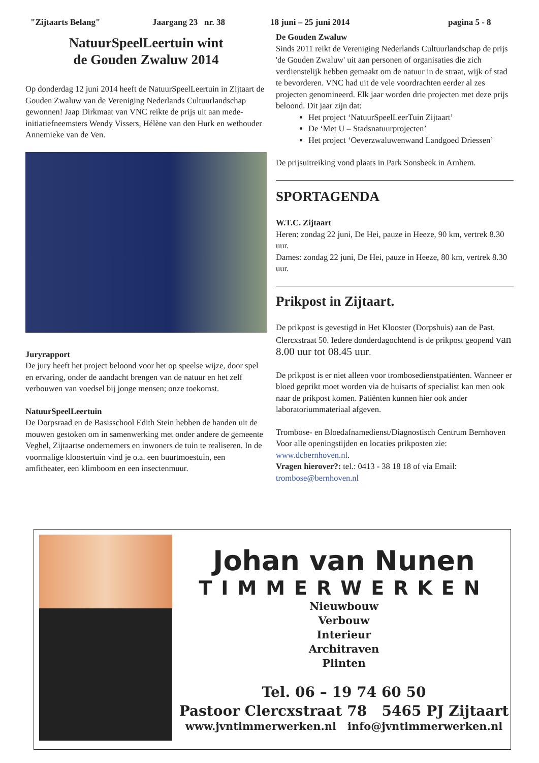"Zijtaarts Belang" Jaargang 23 nr. 38 18 juni – 25 juni 2014 pagina 5 - 8
NatuurSpeelLeertuin wint
de Gouden Zwaluw 2014
Op donderdag 12 juni 2014 heeft de NatuurSpeelLeertuin in Zijtaart de Gouden Zwaluw van de Vereniging Nederlands Cultuurlandschap gewonnen! Jaap Dirkmaat van VNC reikte de prijs uit aan mede-initiatiefneemsters Wendy Vissers, Hélène van den Hurk en wethouder Annemieke van de Ven.
Juryrapport
De jury heeft het project beloond voor het op speelse wijze, door spel en ervaring, onder de aandacht brengen van de natuur en het zelf verbouwen van voedsel bij jonge mensen; onze toekomst.
NatuurSpeelLeertuin
De Dorpsraad en de Basisschool Edith Stein hebben de handen uit de mouwen gestoken om in samenwerking met onder andere de gemeente Veghel, Zijtaartse ondernemers en inwoners de tuin te realiseren. In de voormalige kloostertuin vind je o.a. een buurtmoestuin, een amfitheater, een klimboom en een insectenmuur.
De Gouden Zwaluw
Sinds 2011 reikt de Vereniging Nederlands Cultuurlandschap de prijs 'de Gouden Zwaluw' uit aan personen of organisaties die zich verdienstelijk hebben gemaakt om de natuur in de straat, wijk of stad te bevorderen. VNC had uit de vele voordrachten eerder al zes projecten genomineerd. Elk jaar worden drie projecten met deze prijs beloond. Dit jaar zijn dat:
Het project ‘NatuurSpeelLeerTuin Zijtaart’
De ‘Met U – Stadsnatuurprojecten’
Het project ‘Oeverzwaluwenwand Landgoed Driessen’
De prijsuitreiking vond plaats in Park Sonsbeek in Arnhem.
SPORTAGENDA
W.T.C. Zijtaart
Heren: zondag 22 juni, De Hei, pauze in Heeze, 90 km, vertrek 8.30 uur.
Dames: zondag 22 juni, De Hei, pauze in Heeze, 80 km, vertrek 8.30 uur.
Prikpost in Zijtaart.
De prikpost is gevestigd in Het Klooster (Dorpshuis) aan de Past. Clercxstraat 50. Iedere donderdagochtend is de prikpost geopend van 8.00 uur tot 08.45 uur.
De prikpost is er niet alleen voor trombosedienstpatiënten. Wanneer er bloed geprikt moet worden via de huisarts of specialist kan men ook naar de prikpost komen. Patiënten kunnen hier ook ander laboratoriummateriaal afgeven.
Trombose- en Bloedafnamedienst/Diagnostisch Centrum Bernhoven Voor alle openingstijden en locaties prikposten zie: www.dcbernhoven.nl.
Vragen hierover?: tel.: 0413 - 38 18 18 of via Email: trombose@bernhoven.nl
Johan van Nunen
TIMMERWERKEN
Nieuwbouw
Verbouw
Interieur
Architraven
Plinten
Tel. 06 – 19 74 60 50
Pastoor Clercxstraat 78 5465 PJ Zijtaart
www.jvntimmerwerken.nl info@jvntimmerwerken.nl